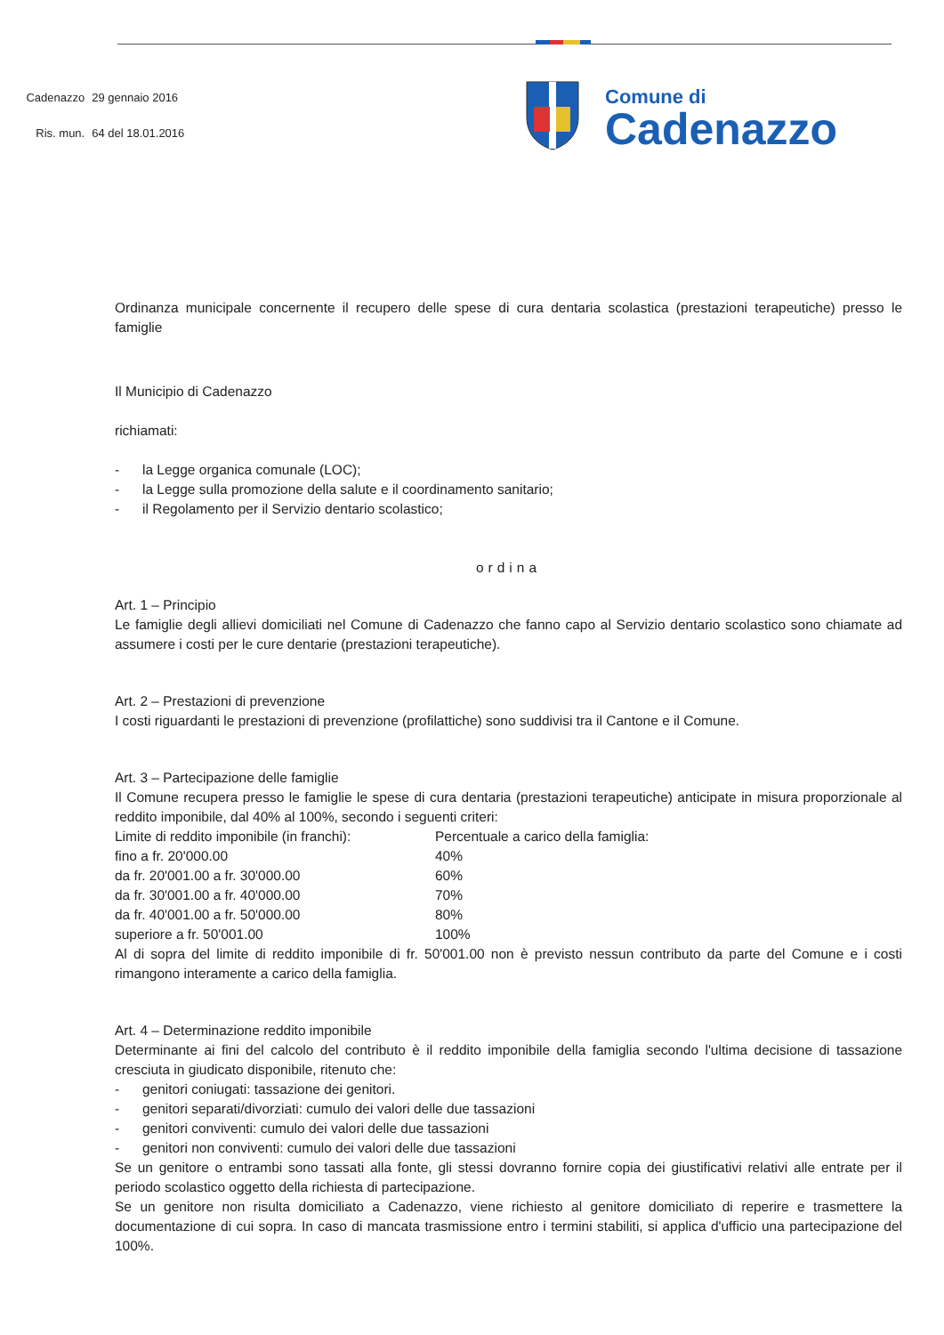| Cadenazzo | 29 gennaio 2016 |
| Ris. mun. | 64 del 18.01.2016 |
Comune di
Cadenazzo
Ordinanza municipale concernente il recupero delle spese di cura dentaria scolastica (prestazioni terapeutiche) presso le famiglie
Il Municipio di Cadenazzo
richiamati:
- la Legge organica comunale (LOC);
- la Legge sulla promozione della salute e il coordinamento sanitario;
- il Regolamento per il Servizio dentario scolastico;
ordina
Art. 1 – Principio
Le famiglie degli allievi domiciliati nel Comune di Cadenazzo che fanno capo al Servizio dentario scolastico sono chiamate ad assumere i costi per le cure dentarie (prestazioni terapeutiche).
Art. 2 – Prestazioni di prevenzione
I costi riguardanti le prestazioni di prevenzione (profilattiche) sono suddivisi tra il Cantone e il Comune.
Art. 3 – Partecipazione delle famiglie
Il Comune recupera presso le famiglie le spese di cura dentaria (prestazioni terapeutiche) anticipate in misura proporzionale al reddito imponibile, dal 40% al 100%, secondo i seguenti criteri:
| Limite di reddito imponibile (in franchi): | Percentuale a carico della famiglia: |
| fino a fr. 20'000.00 | 40% |
| da fr. 20'001.00 a fr. 30'000.00 | 60% |
| da fr. 30'001.00 a fr. 40'000.00 | 70% |
| da fr. 40'001.00 a fr. 50'000.00 | 80% |
| superiore a fr. 50'001.00 | 100% |
Al di sopra del limite di reddito imponibile di fr. 50'001.00 non è previsto nessun contributo da parte del Comune e i costi rimangono interamente a carico della famiglia.
Art. 4 – Determinazione reddito imponibile
Determinante ai fini del calcolo del contributo è il reddito imponibile della famiglia secondo l'ultima decisione di tassazione cresciuta in giudicato disponibile, ritenuto che:
- genitori coniugati: tassazione dei genitori.
- genitori separati/divorziati: cumulo dei valori delle due tassazioni
- genitori conviventi: cumulo dei valori delle due tassazioni
- genitori non conviventi: cumulo dei valori delle due tassazioni
Se un genitore o entrambi sono tassati alla fonte, gli stessi dovranno fornire copia dei giustificativi relativi alle entrate per il periodo scolastico oggetto della richiesta di partecipazione.
Se un genitore non risulta domiciliato a Cadenazzo, viene richiesto al genitore domiciliato di reperire e trasmettere la documentazione di cui sopra. In caso di mancata trasmissione entro i termini stabiliti, si applica d'ufficio una partecipazione del 100%.